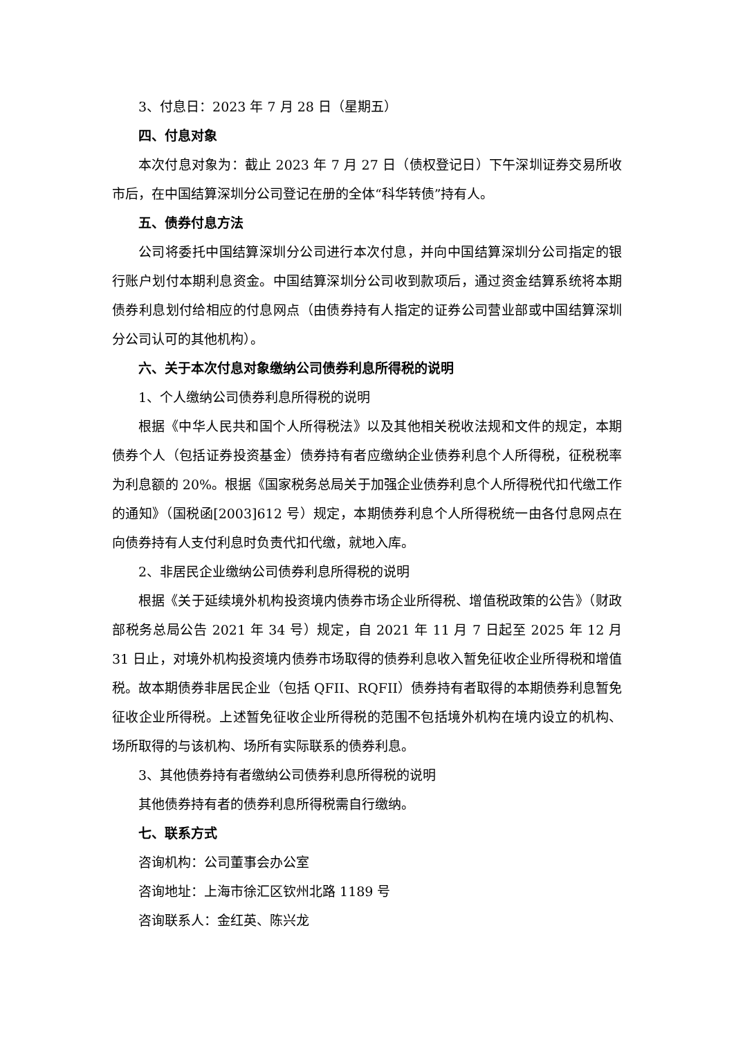3、付息日：2023 年 7 月 28 日（星期五）
四、付息对象
本次付息对象为：截止 2023 年 7 月 27 日（债权登记日）下午深圳证券交易所收市后，在中国结算深圳分公司登记在册的全体“科华转债”持有人。
五、债券付息方法
公司将委托中国结算深圳分公司进行本次付息，并向中国结算深圳分公司指定的银行账户划付本期利息资金。中国结算深圳分公司收到款项后，通过资金结算系统将本期债券利息划付给相应的付息网点（由债券持有人指定的证券公司营业部或中国结算深圳分公司认可的其他机构）。
六、关于本次付息对象缴纳公司债券利息所得税的说明
1、个人缴纳公司债券利息所得税的说明
根据《中华人民共和国个人所得税法》以及其他相关税收法规和文件的规定，本期债券个人（包括证券投资基金）债券持有者应缴纳企业债券利息个人所得税，征税税率为利息额的 20%。根据《国家税务总局关于加强企业债券利息个人所得税代扣代缴工作的通知》（国税函[2003]612 号）规定，本期债券利息个人所得税统一由各付息网点在向债券持有人支付利息时负责代扣代缴，就地入库。
2、非居民企业缴纳公司债券利息所得税的说明
根据《关于延续境外机构投资境内债券市场企业所得税、增值税政策的公告》（财政部税务总局公告 2021 年 34 号）规定，自 2021 年 11 月 7 日起至 2025 年 12 月 31 日止，对境外机构投资境内债券市场取得的债券利息收入暂免征收企业所得税和增值税。故本期债券非居民企业（包括 QFII、RQFII）债券持有者取得的本期债券利息暂免征收企业所得税。上述暂免征收企业所得税的范围不包括境外机构在境内设立的机构、场所取得的与该机构、场所有实际联系的债券利息。
3、其他债券持有者缴纳公司债券利息所得税的说明
其他债券持有者的债券利息所得税需自行缴纳。
七、联系方式
咨询机构：公司董事会办公室
咨询地址：上海市徐汇区钦州北路 1189 号
咨询联系人：金红英、陈兴龙